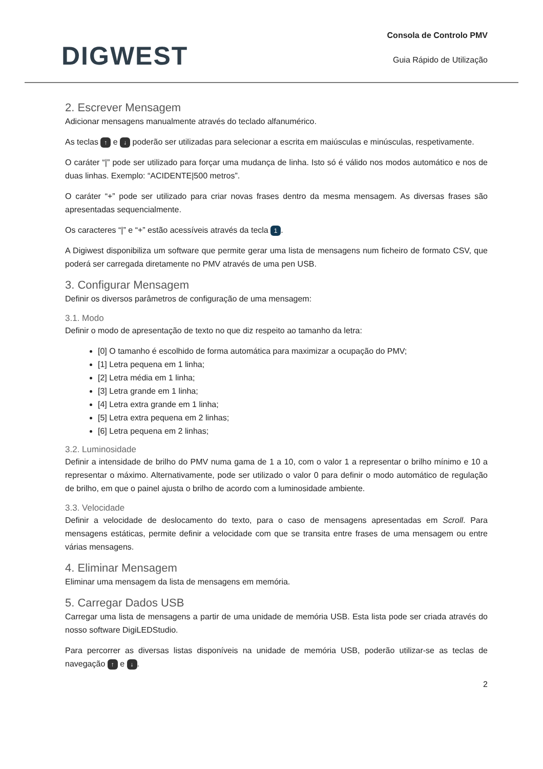DIGWEST
Consola de Controlo PMV
Guia Rápido de Utilização
2. Escrever Mensagem
Adicionar mensagens manualmente através do teclado alfanumérico.
As teclas ↑ e ↓ poderão ser utilizadas para selecionar a escrita em maiúsculas e minúsculas, respetivamente.
O caráter “|” pode ser utilizado para forçar uma mudança de linha. Isto só é válido nos modos automático e nos de duas linhas. Exemplo: “ACIDENTE|500 metros”.
O caráter “+” pode ser utilizado para criar novas frases dentro da mesma mensagem. As diversas frases são apresentadas sequencialmente.
Os caracteres “|” e “+” estão acessíveis através da tecla 1.
A Digiwest disponibiliza um software que permite gerar uma lista de mensagens num ficheiro de formato CSV, que poderá ser carregada diretamente no PMV através de uma pen USB.
3. Configurar Mensagem
Definir os diversos parâmetros de configuração de uma mensagem:
3.1. Modo
Definir o modo de apresentação de texto no que diz respeito ao tamanho da letra:
[0] O tamanho é escolhido de forma automática para maximizar a ocupação do PMV;
[1] Letra pequena em 1 linha;
[2] Letra média em 1 linha;
[3] Letra grande em 1 linha;
[4] Letra extra grande em 1 linha;
[5] Letra extra pequena em 2 linhas;
[6] Letra pequena em 2 linhas;
3.2. Luminosidade
Definir a intensidade de brilho do PMV numa gama de 1 a 10, com o valor 1 a representar o brilho mínimo e 10 a representar o máximo. Alternativamente, pode ser utilizado o valor 0 para definir o modo automático de regulação de brilho, em que o painel ajusta o brilho de acordo com a luminosidade ambiente.
3.3. Velocidade
Definir a velocidade de deslocamento do texto, para o caso de mensagens apresentadas em Scroll. Para mensagens estáticas, permite definir a velocidade com que se transita entre frases de uma mensagem ou entre várias mensagens.
4. Eliminar Mensagem
Eliminar uma mensagem da lista de mensagens em memória.
5. Carregar Dados USB
Carregar uma lista de mensagens a partir de uma unidade de memória USB. Esta lista pode ser criada através do nosso software DigiLEDStudio.
Para percorrer as diversas listas disponíveis na unidade de memória USB, poderão utilizar-se as teclas de navegação ↑ e ↓.
2